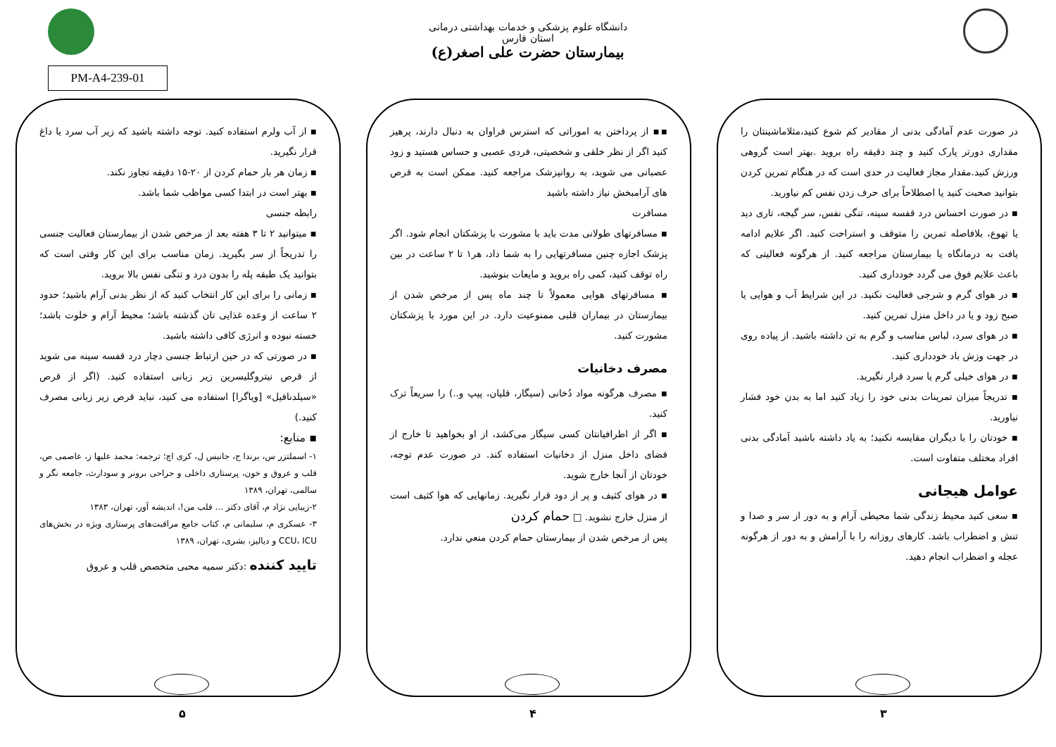دانشگاه علوم پزشکی و خدمات بهداشتی درمانی استان فارس
بیمارستان حضرت علی اصغر(ع)
PM-A4-239-01
در صورت عدم آمادگی بدنی از مقادیر کم شوع کنید،مثلاماشینتان را مقداری دورتر پارک کنید و چند دقیقه راه بروید .بهتر است گروهی ورزش کنید.مقدار مجاز فعالیت در حدی است که در هنگام تمرین کردن بتوانید صحبت کنید یا اصطلاحاً برای حرف زدن نفس کم نیاورید.
▪ در صورت احساس درد قفسه سینه، تنگی نفس، سر گیجه، تاری دید یا تهوع، بلافاصله تمرین را متوقف و استراحت کنید. اگر علایم ادامه یافت به درمانگاه یا بیمارستان مراجعه کنید. از هرگونه فعالیتی که باعث علایم فوق می گردد خودداری کنید.
▪ در هوای گرم و شرجی فعالیت نکنید. در این شرایط آب و هوایی یا صبح زود و یا در داخل منزل تمرین کنید.
▪ در هوای سرد، لباس مناسب و گرم به تن داشته باشید. از پیاده روی در جهت وزش باد خودداری کنید.
▪ در هوای خیلی گرم یا سرد قرار نگیرید.
▪ تدریجاً میزان تمرینات بدنی خود را زیاد کنید اما به بدن خود فشار نیاورید.
▪ خودتان را با دیگران مقایسه نکنید؛ به یاد داشته باشید آمادگی بدنی افراد مختلف متفاوت است.
عوامل هیجانی
▪ سعی کنید محیط زندگی شما محیطی آرام و به دور از سر و صدا و تنش و اضطراب باشد. کارهای روزانه را با آرامش و به دور از هرگونه عجله و اضطراب انجام دهید.
۳
▪▪ از پرداختن به اموراتی که استرس فراوان به دنبال دارند، پرهیز کنید اگر از نظر خلقی و شخصیتی، فردی عصبی و حساس هستید و زود عصبانی می شوید، به روانپزشک مراجعه کنید. ممکن است به قرص های آرامبخش نیاز داشته باشید
مسافرت
▪ مسافرتهای طولانی مدت باید با مشورت با پزشکتان انجام شود. اگر پزشک اجازه چنین مسافرتهایی را به شما داد، هر۱ تا ۲ ساعت در بین راه توقف کنید، کمی راه بروید و مایعات بنوشید.
▪ مسافرتهای هوایی معمولاً تا چند ماه پس از مرخص شدن از بیمارستان در بیماران قلبی ممنوعیت دارد. در این مورد با پزشکتان مشورت کنید.
مصرف دخانیات
▪ مصرف هرگونه مواد دُخانی (سیگار، قلیان، پیپ و..) را سریعاً ترک کنید.
▪ اگر از اطرافیانتان کسی سیگار می‌کشد، از او بخواهید تا خارج از فضای داخل منزل از دخانیات استفاده کند. در صورت عدم توجه، خودتان از آنجا خارج شوید.
▪ در هوای کثیف و پر از دود قرار نگیرید. زمانهایی که هوا کثیف است از منزل خارج نشوید. □ حمام کردن
پس از مرخص شدن از بیمارستان حمام کردن منعي ندارد.
۴
▪ از آب ولرم استفاده کنید. توجه داشته باشید که زیر آب سرد یا داغ قرار نگیرید.
▪ زمان هر بار حمام کردن از ۲۰-۱۵ دقیقه تجاوز نکند.
▪ بهتر است در ابتدا کسی مواظب شما باشد.
رابطه جنسی
▪ میتوانید ۲ تا ۳ هفته بعد از مرخص شدن از بیمارستان فعالیت جنسی را تدریجاً از سر بگیرید. زمان مناسب برای این کار وقتی است که بتوانید یک طبقه پله را بدون درد و تنگی نفس بالا بروید.
▪ زمانی را برای این کار انتخاب کنید که از نظر بدنی آرام باشید؛ حدود ۲ ساعت از وعده غذایی تان گذشته باشد؛ محیط آرام و خلوت باشد؛ خسته نبوده و انرژی کافی داشته باشید.
▪ در صورتی که در حین ارتباط جنسی دچار درد قفسه سینه می شوید از قرص نیتروگلیسرین زیر زبانی استفاده کنید. (اگر از قرص «سیلدنافیل» [ویاگرا] استفاده می کنید، نباید قرص زیر زبانی مصرف کنید.)
▪ منابع:
۱- اسملتزر س، برندا ج، جانیس ل، کری اچ؛ ترجمه: محمد علیها ز، عاصمی ص، قلب و عروق و خون، پرستاری داخلی و جراحی برونر و سودارث، جامعه نگر و سالمی، تهران، ۱۳۸۹
۲-زیبایی نژاد م، آقای دکتر ... قلب من!، اندیشه آور، تهران، ۱۳۸۳
۳- عسکری م، سلیمانی م، کتاب جامع مراقبت‌های پرستاری ویژه در بخش‌های CCU، ICU و دیالیز، بشری، تهران، ۱۳۸۹
تایید کننده :دکتر سمیه محبی متخصص قلب و عروق
۵